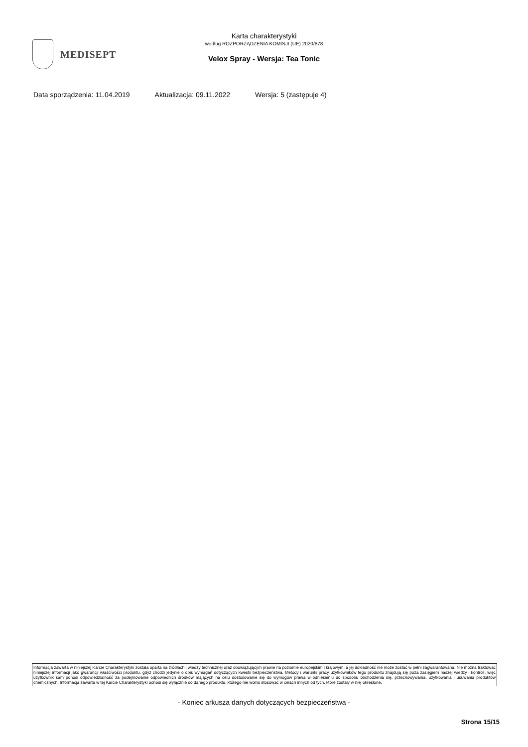MEDISEPT
Karta charakterystyki
według ROZPORZĄDZENIA KOMISJI (UE) 2020/878
Velox Spray - Wersja: Tea Tonic
Data sporządzenia: 11.04.2019 Aktualizacja: 09.11.2022 Wersja: 5 (zastępuje 4)
Informacja zawarta w niniejszej Karcie Charakterystyki została oparta na źródłach i wiedzy technicznej oraz obowiązującym prawie na poziomie europejskim i krajowym, a jej dokładność nie może zostać w pełni zagwarantowana. Nie można traktować niniejszej informacji jako gwarancji właściwości produktu, gdyż chodzi jedynie o opis wymagań dotyczących kwestii bezpieczeństwa. Metody i warunki pracy użytkowników tego produktu znajdują się poza zasięgiem naszej wiedzy i kontroli, więc użytkownik sam ponosi odpowiedzialność za podejmowanie odpowiednich środków mających na celu dostosowanie się do wymogów prawa w odniesieniu do sposobu obchodzenia się, przechowywania, użytkowania i usuwania produktów chemicznych. Informacja zawarta w tej Karcie Charakterystyki odnosi się wyłącznie do danego produktu, którego nie wolno stosować w celach innych od tych, które zostały w niej określone.
- Koniec arkusza danych dotyczących bezpieczeństwa -
Strona 15/15